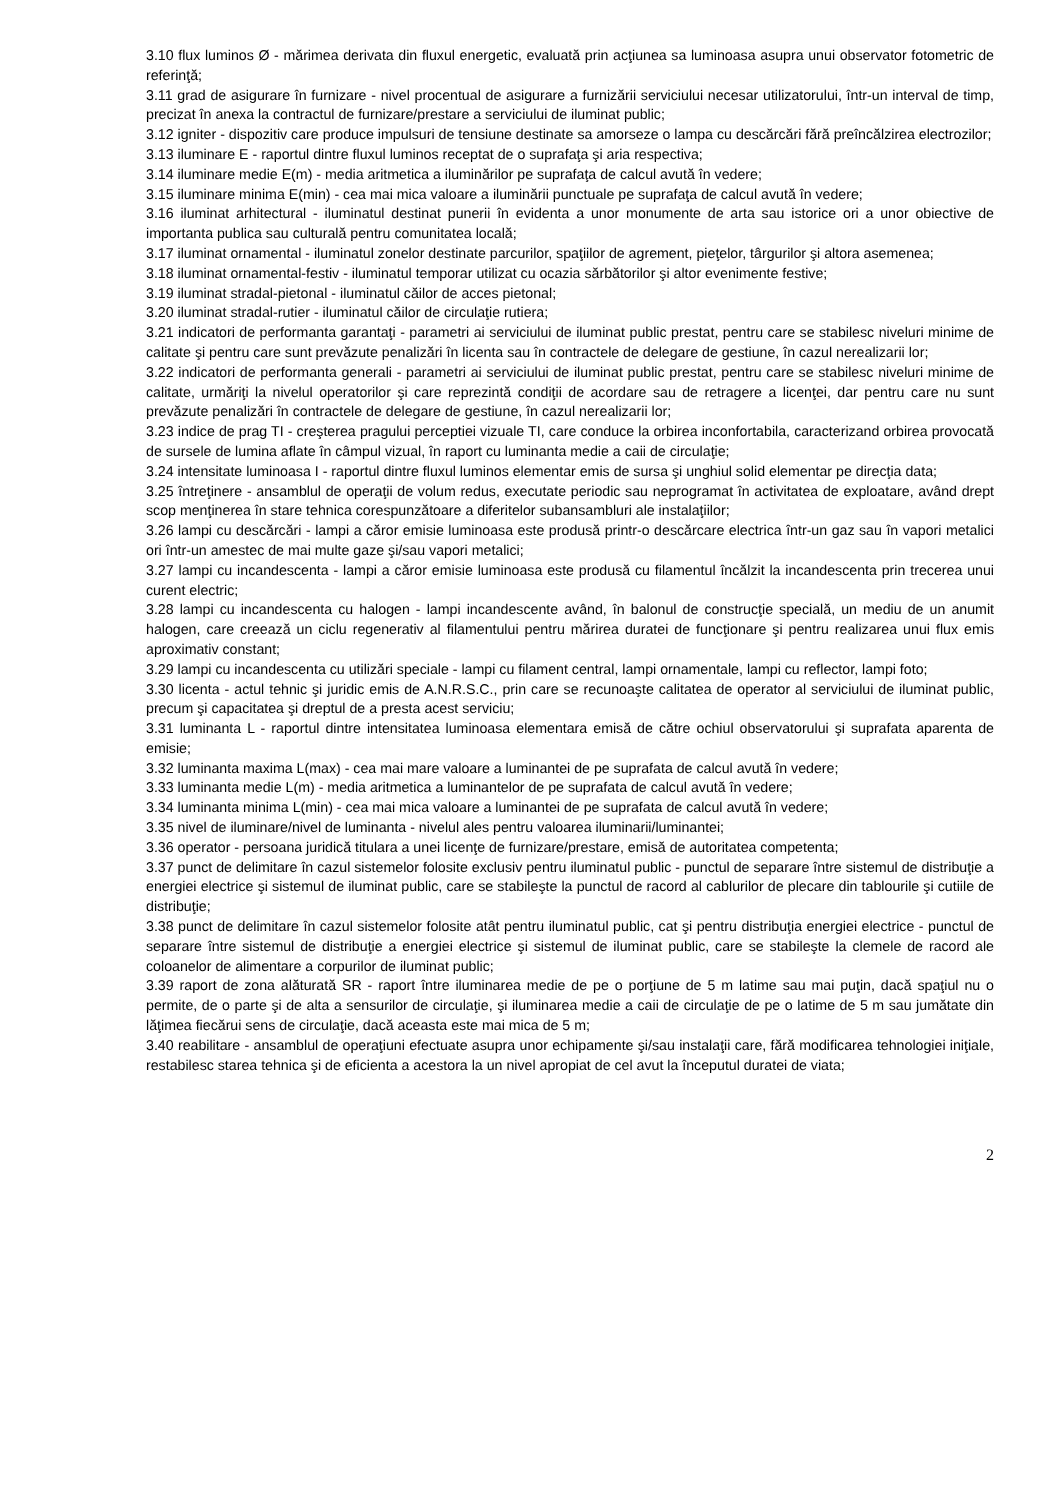3.10 flux luminos Ø - mărimea derivata din fluxul energetic, evaluată prin acţiunea sa luminoasa asupra unui observator fotometric de referinţă;
3.11 grad de asigurare în furnizare - nivel procentual de asigurare a furnizării serviciului necesar utilizatorului, într-un interval de timp, precizat în anexa la contractul de furnizare/prestare a serviciului de iluminat public;
3.12 igniter - dispozitiv care produce impulsuri de tensiune destinate sa amorseze o lampa cu descărcări fără preîncălzirea electrozilor;
3.13 iluminare E - raportul dintre fluxul luminos receptat de o suprafaţa şi aria respectiva;
3.14 iluminare medie E(m) - media aritmetica a iluminărilor pe suprafaţa de calcul avută în vedere;
3.15 iluminare minima E(min) - cea mai mica valoare a iluminării punctuale pe suprafaţa de calcul avută în vedere;
3.16 iluminat arhitectural - iluminatul destinat punerii în evidenta a unor monumente de arta sau istorice ori a unor obiective de importanta publica sau culturală pentru comunitatea locală;
3.17 iluminat ornamental - iluminatul zonelor destinate parcurilor, spaţiilor de agrement, pieţelor, târgurilor şi altora asemenea;
3.18 iluminat ornamental-festiv - iluminatul temporar utilizat cu ocazia sărbătorilor şi altor evenimente festive;
3.19 iluminat stradal-pietonal - iluminatul căilor de acces pietonal;
3.20 iluminat stradal-rutier - iluminatul căilor de circulaţie rutiera;
3.21 indicatori de performanta garantaţi - parametri ai serviciului de iluminat public prestat, pentru care se stabilesc niveluri minime de calitate şi pentru care sunt prevăzute penalizări în licenta sau în contractele de delegare de gestiune, în cazul nerealizarii lor;
3.22 indicatori de performanta generali - parametri ai serviciului de iluminat public prestat, pentru care se stabilesc niveluri minime de calitate, urmăriţi la nivelul operatorilor şi care reprezintă condiţii de acordare sau de retragere a licenţei, dar pentru care nu sunt prevăzute penalizări în contractele de delegare de gestiune, în cazul nerealizarii lor;
3.23 indice de prag TI - creşterea pragului perceptiei vizuale TI, care conduce la orbirea inconfortabila, caracterizand orbirea provocată de sursele de lumina aflate în câmpul vizual, în raport cu luminanta medie a caii de circulaţie;
3.24 intensitate luminoasa I - raportul dintre fluxul luminos elementar emis de sursa şi unghiul solid elementar pe direcţia data;
3.25 întreţinere - ansamblul de operaţii de volum redus, executate periodic sau neprogramat în activitatea de exploatare, având drept scop menţinerea în stare tehnica corespunzătoare a diferitelor subansambluri ale instalaţiilor;
3.26 lampi cu descărcări - lampi a căror emisie luminoasa este produsă printr-o descărcare electrica într-un gaz sau în vapori metalici ori într-un amestec de mai multe gaze şi/sau vapori metalici;
3.27 lampi cu incandescenta - lampi a căror emisie luminoasa este produsă cu filamentul încălzit la incandescenta prin trecerea unui curent electric;
3.28 lampi cu incandescenta cu halogen - lampi incandescente având, în balonul de construcţie specială, un mediu de un anumit halogen, care creează un ciclu regenerativ al filamentului pentru mărirea duratei de funcţionare şi pentru realizarea unui flux emis aproximativ constant;
3.29 lampi cu incandescenta cu utilizări speciale - lampi cu filament central, lampi ornamentale, lampi cu reflector, lampi foto;
3.30 licenta - actul tehnic şi juridic emis de A.N.R.S.C., prin care se recunoaşte calitatea de operator al serviciului de iluminat public, precum şi capacitatea şi dreptul de a presta acest serviciu;
3.31 luminanta L - raportul dintre intensitatea luminoasa elementara emisă de către ochiul observatorului şi suprafata aparenta de emisie;
3.32 luminanta maxima L(max) - cea mai mare valoare a luminantei de pe suprafata de calcul avută în vedere;
3.33 luminanta medie L(m) - media aritmetica a luminantelor de pe suprafata de calcul avută în vedere;
3.34 luminanta minima L(min) - cea mai mica valoare a luminantei de pe suprafata de calcul avută în vedere;
3.35 nivel de iluminare/nivel de luminanta - nivelul ales pentru valoarea iluminarii/luminantei;
3.36 operator - persoana juridică titulara a unei licenţe de furnizare/prestare, emisă de autoritatea competenta;
3.37 punct de delimitare în cazul sistemelor folosite exclusiv pentru iluminatul public - punctul de separare între sistemul de distribuţie a energiei electrice şi sistemul de iluminat public, care se stabileşte la punctul de racord al cablurilor de plecare din tablourile şi cutiile de distribuţie;
3.38 punct de delimitare în cazul sistemelor folosite atât pentru iluminatul public, cat şi pentru distribuţia energiei electrice - punctul de separare între sistemul de distribuţie a energiei electrice şi sistemul de iluminat public, care se stabileşte la clemele de racord ale coloanelor de alimentare a corpurilor de iluminat public;
3.39 raport de zona alăturată SR - raport între iluminarea medie de pe o porţiune de 5 m latime sau mai puţin, dacă spaţiul nu o permite, de o parte şi de alta a sensurilor de circulaţie, şi iluminarea medie a caii de circulaţie de pe o latime de 5 m sau jumătate din lăţimea fiecărui sens de circulaţie, dacă aceasta este mai mica de 5 m;
3.40 reabilitare - ansamblul de operaţiuni efectuate asupra unor echipamente şi/sau instalaţii care, fără modificarea tehnologiei iniţiale, restabilesc starea tehnica şi de eficienta a acestora la un nivel apropiat de cel avut la începutul duratei de viata;
2